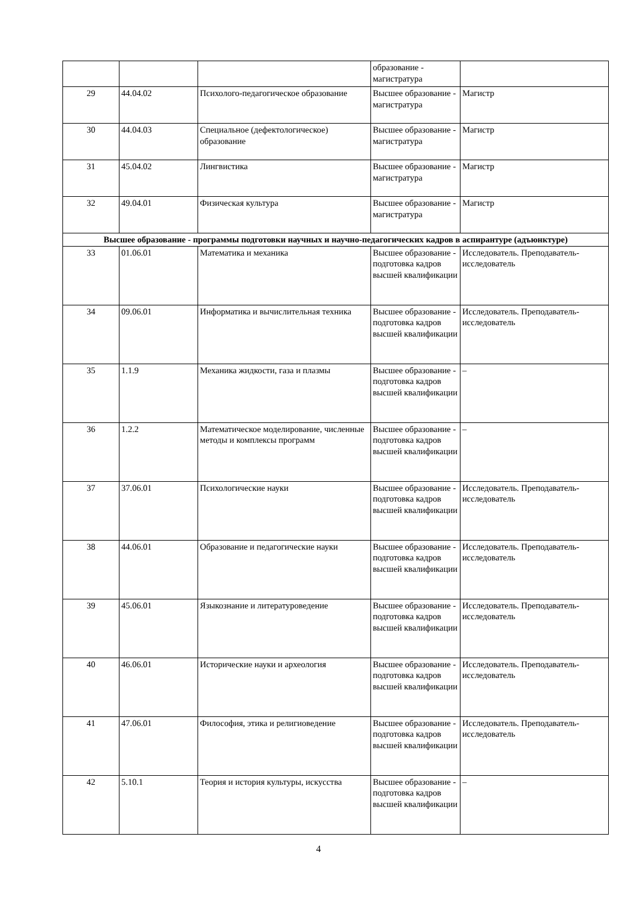| | | | образование - магистратура | |
| 29 | 44.04.02 | Психолого-педагогическое образование | Высшее образование - магистратура | Магистр |
| 30 | 44.04.03 | Специальное (дефектологическое) образование | Высшее образование - магистратура | Магистр |
| 31 | 45.04.02 | Лингвистика | Высшее образование - магистратура | Магистр |
| 32 | 49.04.01 | Физическая культура | Высшее образование - магистратура | Магистр |
| Высшее образование - программы подготовки научных и научно-педагогических кадров в аспирантуре (адъюнктуре) | | | | |
| 33 | 01.06.01 | Математика и механика | Высшее образование - подготовка кадров высшей квалификации | Исследователь. Преподаватель-исследователь |
| 34 | 09.06.01 | Информатика и вычислительная техника | Высшее образование - подготовка кадров высшей квалификации | Исследователь. Преподаватель-исследователь |
| 35 | 1.1.9 | Механика жидкости, газа и плазмы | Высшее образование - подготовка кадров высшей квалификации | – |
| 36 | 1.2.2 | Математическое моделирование, численные методы и комплексы программ | Высшее образование - подготовка кадров высшей квалификации | – |
| 37 | 37.06.01 | Психологические науки | Высшее образование - подготовка кадров высшей квалификации | Исследователь. Преподаватель-исследователь |
| 38 | 44.06.01 | Образование и педагогические науки | Высшее образование - подготовка кадров высшей квалификации | Исследователь. Преподаватель-исследователь |
| 39 | 45.06.01 | Языкознание и литературоведение | Высшее образование - подготовка кадров высшей квалификации | Исследователь. Преподаватель-исследователь |
| 40 | 46.06.01 | Исторические науки и археология | Высшее образование - подготовка кадров высшей квалификации | Исследователь. Преподаватель-исследователь |
| 41 | 47.06.01 | Философия, этика и религиоведение | Высшее образование - подготовка кадров высшей квалификации | Исследователь. Преподаватель-исследователь |
| 42 | 5.10.1 | Теория и история культуры, искусства | Высшее образование - подготовка кадров высшей квалификации | – |
4